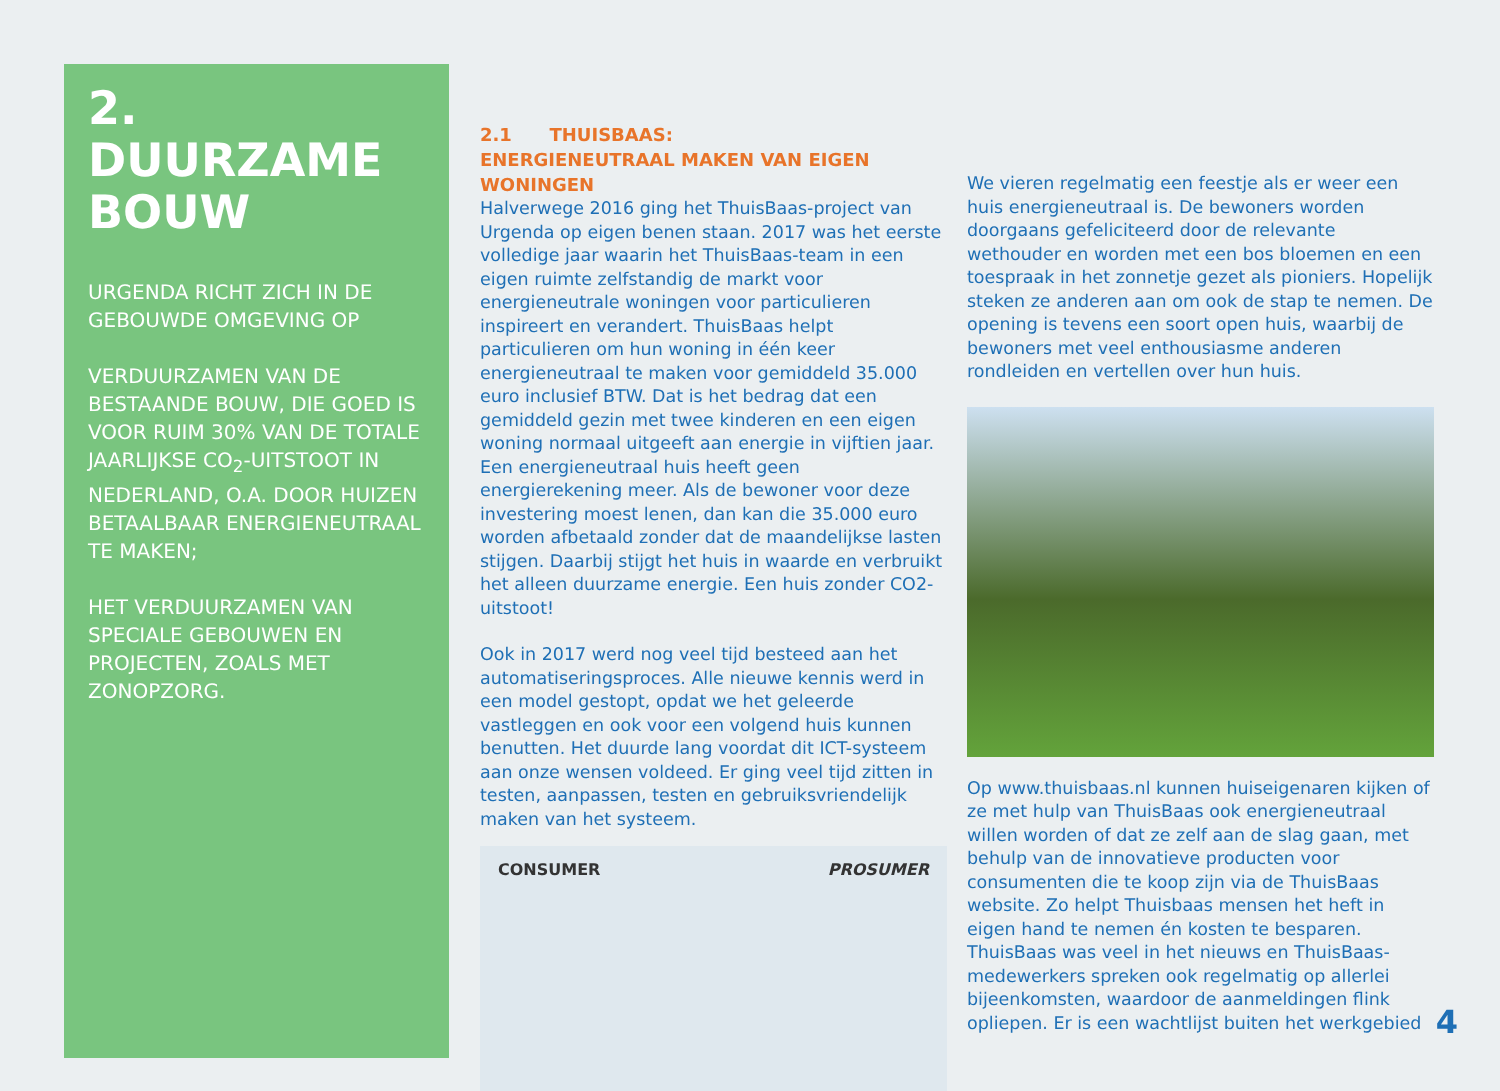2.
DUURZAME
BOUW
URGENDA RICHT ZICH IN DE GEBOUWDE OMGEVING OP
VERDUURZAMEN VAN DE BESTAANDE BOUW, DIE GOED IS VOOR RUIM 30% VAN DE TOTALE JAARLIJKSE CO<sub>2</sub>-UITSTOOT IN NEDERLAND, O.A. DOOR HUIZEN BETAALBAAR ENERGIENEUTRAAL TE MAKEN;
HET VERDUURZAMEN VAN SPECIALE GEBOUWEN EN PROJECTEN, ZOALS MET ZONOPZORG.
2.1 THUISBAAS:
ENERGIENEUTRAAL MAKEN VAN EIGEN WONINGEN
Halverwege 2016 ging het ThuisBaas-project van Urgenda op eigen benen staan. 2017 was het eerste volledige jaar waarin het ThuisBaas-team in een eigen ruimte zelfstandig de markt voor energieneutrale woningen voor particulieren inspireert en verandert. ThuisBaas helpt particulieren om hun woning in één keer energieneutraal te maken voor gemiddeld 35.000 euro inclusief BTW. Dat is het bedrag dat een gemiddeld gezin met twee kinderen en een eigen woning normaal uitgeeft aan energie in vijftien jaar. Een energieneutraal huis heeft geen energierekening meer. Als de bewoner voor deze investering moest lenen, dan kan die 35.000 euro worden afbetaald zonder dat de maandelijkse lasten stijgen. Daarbij stijgt het huis in waarde en verbruikt het alleen duurzame energie. Een huis zonder CO2-uitstoot!
Ook in 2017 werd nog veel tijd besteed aan het automatiseringsproces. Alle nieuwe kennis werd in een model gestopt, opdat we het geleerde vastleggen en ook voor een volgend huis kunnen benutten. Het duurde lang voordat dit ICT-systeem aan onze wensen voldeed. Er ging veel tijd zitten in testen, aanpassen, testen en gebruiksvriendelijk maken van het systeem.
CONSUMER PROSUMER
We vieren regelmatig een feestje als er weer een huis energieneutraal is. De bewoners worden doorgaans gefeliciteerd door de relevante wethouder en worden met een bos bloemen en een toespraak in het zonnetje gezet als pioniers. Hopelijk steken ze anderen aan om ook de stap te nemen. De opening is tevens een soort open huis, waarbij de bewoners met veel enthousiasme anderen rondleiden en vertellen over hun huis.
Op www.thuisbaas.nl kunnen huiseigenaren kijken of ze met hulp van ThuisBaas ook energieneutraal willen worden of dat ze zelf aan de slag gaan, met behulp van de innovatieve producten voor consumenten die te koop zijn via de ThuisBaas website. Zo helpt Thuisbaas mensen het heft in eigen hand te nemen én kosten te besparen. ThuisBaas was veel in het nieuws en ThuisBaas-medewerkers spreken ook regelmatig op allerlei bijeenkomsten, waardoor de aanmeldingen flink opliepen. Er is een wachtlijst buiten het werkgebied
4